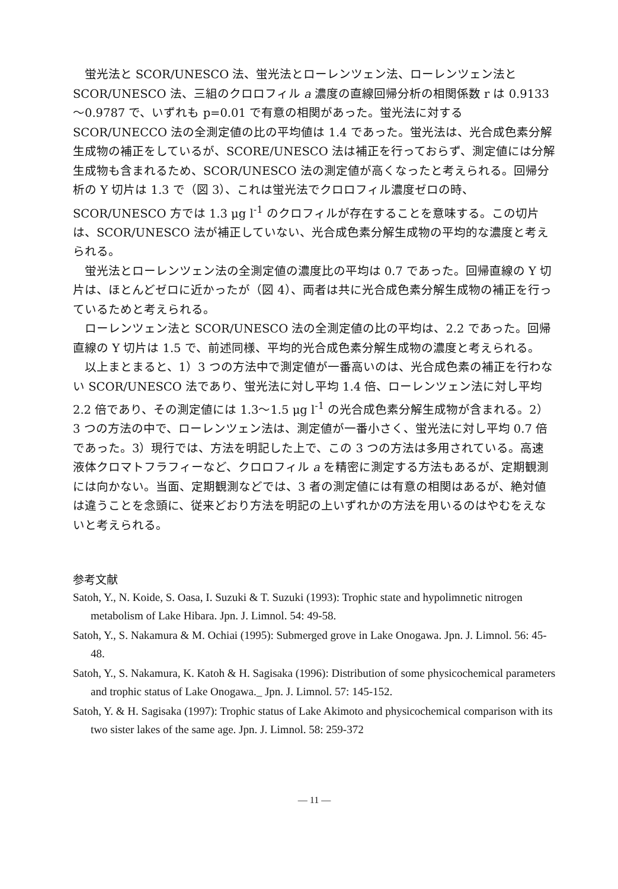蛍光法と SCOR/UNESCO 法、蛍光法とローレンツェン法、ローレンツェン法と SCOR/UNESCO 法、三組のクロロフィル a 濃度の直線回帰分析の相関係数 r は 0.9133～0.9787 で、いずれも p=0.01 で有意の相関があった。蛍光法に対する SCOR/UNECCO 法の全測定値の比の平均値は 1.4 であった。蛍光法は、光合成色素分解生成物の補正をしているが、SCORE/UNESCO 法は補正を行っておらず、測定値には分解生成物も含まれるため、SCOR/UNESCO 法の測定値が高くなったと考えられる。回帰分析の Y 切片は 1.3 で（図 3）、これは蛍光法でクロロフィル濃度ゼロの時、SCOR/UNESCO 方では 1.3 μg l<sup>-1</sup> のクロフィルが存在することを意味する。この切片は、SCOR/UNESCO 法が補正していない、光合成色素分解生成物の平均的な濃度と考えられる。
蛍光法とローレンツェン法の全測定値の濃度比の平均は 0.7 であった。回帰直線の Y 切片は、ほとんどゼロに近かったが（図 4）、両者は共に光合成色素分解生成物の補正を行っているためと考えられる。
ローレンツェン法と SCOR/UNESCO 法の全測定値の比の平均は、2.2 であった。回帰直線の Y 切片は 1.5 で、前述同様、平均的光合成色素分解生成物の濃度と考えられる。
以上まとまると、1）3 つの方法中で測定値が一番高いのは、光合成色素の補正を行わない SCOR/UNESCO 法であり、蛍光法に対し平均 1.4 倍、ローレンツェン法に対し平均 2.2 倍であり、その測定値には 1.3～1.5 μg l<sup>-1</sup> の光合成色素分解生成物が含まれる。2）3 つの方法の中で、ローレンツェン法は、測定値が一番小さく、蛍光法に対し平均 0.7 倍であった。3）現行では、方法を明記した上で、この 3 つの方法は多用されている。高速液体クロマトフラフィーなど、クロロフィル a を精密に測定する方法もあるが、定期観測には向かない。当面、定期観測などでは、3 者の測定値には有意の相関はあるが、絶対値は違うことを念頭に、従来どおり方法を明記の上いずれかの方法を用いるのはやむをえないと考えられる。
参考文献
Satoh, Y., N. Koide, S. Oasa, I. Suzuki & T. Suzuki (1993): Trophic state and hypolimnetic nitrogen metabolism of Lake Hibara. Jpn. J. Limnol. 54: 49-58.
Satoh, Y., S. Nakamura & M. Ochiai (1995): Submerged grove in Lake Onogawa. Jpn. J. Limnol. 56: 45-48.
Satoh, Y., S. Nakamura, K. Katoh & H. Sagisaka (1996): Distribution of some physicochemical parameters and trophic status of Lake Onogawa._ Jpn. J. Limnol. 57: 145-152.
Satoh, Y. & H. Sagisaka (1997): Trophic status of Lake Akimoto and physicochemical comparison with its two sister lakes of the same age. Jpn. J. Limnol. 58: 259-372
— 11 —